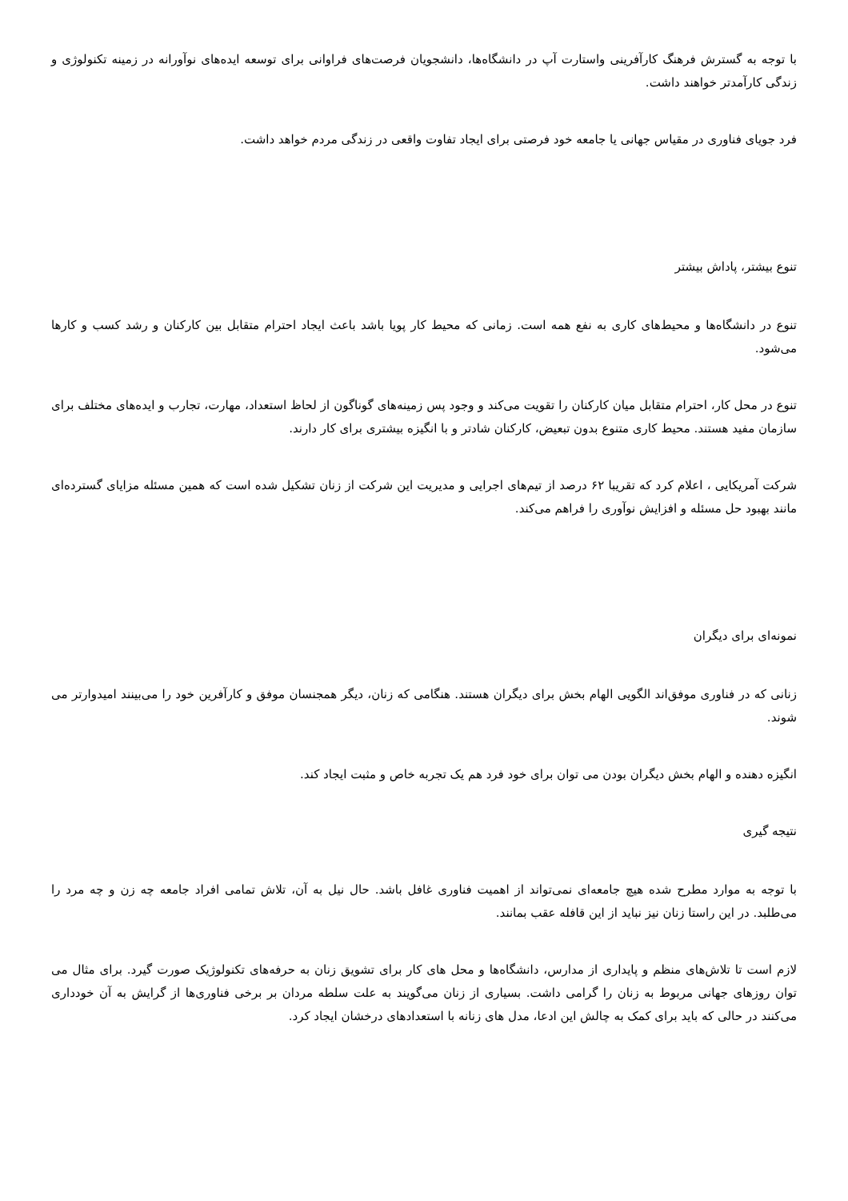با توجه به گسترش فرهنگ کارآفرینی واستارت آپ در دانشگاه‌ها، دانشجویان فرصت‌های فراوانی برای توسعه ایده‌های نوآورانه در زمینه تکنولوژی و زندگی کارآمدتر خواهند داشت.
فرد جویای فناوری در مقیاس جهانی یا جامعه خود فرصتی برای ایجاد تفاوت واقعی در زندگی مردم خواهد داشت.
تنوع بیشتر، پاداش بیشتر
تنوع در دانشگاه‌ها و محیط‌های کاری به نفع همه است. زمانی که محیط کار پویا باشد باعث ایجاد احترام متقابل بین کارکنان و رشد کسب و کارها می‌شود.
تنوع در محل کار، احترام متقابل میان کارکنان را تقویت می‌کند و وجود پس زمینه‌های گوناگون از لحاظ استعداد، مهارت، تجارب و ایده‌های مختلف برای سازمان مفید هستند. محیط کاری متنوع بدون تبعیض، کارکنان شادتر و با انگیزه بیشتری برای کار دارند.
شرکت آمریکایی ، اعلام کرد که تقریبا ۶۲ درصد از تیم‌های اجرایی و مدیریت این شرکت از زنان تشکیل شده است که همین مسئله مزایای گسترده‌ای مانند بهبود حل مسئله و افزایش نوآوری را فراهم می‌کند.
نمونه‌ای برای دیگران
زنانی که در فناوری موفق‌اند الگویی الهام بخش برای دیگران هستند. هنگامی که زنان، دیگر همجنسان موفق و کارآفرین خود را می‌بینند امیدوارتر می شوند.
انگیزه دهنده و الهام بخش دیگران بودن می توان برای خود فرد هم یک تجربه خاص و مثبت ایجاد کند.
نتیجه گیری
با توجه به موارد مطرح شده هیچ جامعه‌ای نمی‌تواند از اهمیت فناوری غافل باشد. حال نیل به آن، تلاش تمامی افراد جامعه چه زن و چه مرد را می‌طلبد. در این راستا زنان نیز نباید از این قافله عقب بمانند.
لازم است تا تلاش‌های منظم و پایداری از مدارس، دانشگاه‌ها و محل های کار برای تشویق زنان به حرفه‌های تکنولوژیک صورت گیرد. برای مثال می توان روزهای جهانی مربوط به زنان را گرامی داشت. بسیاری از زنان می‌گویند به علت سلطه مردان بر برخی فناوری‌ها از گرایش به آن خودداری می‌کنند در حالی که باید برای کمک به چالش این ادعا، مدل های زنانه با استعدادهای درخشان ایجاد کرد.